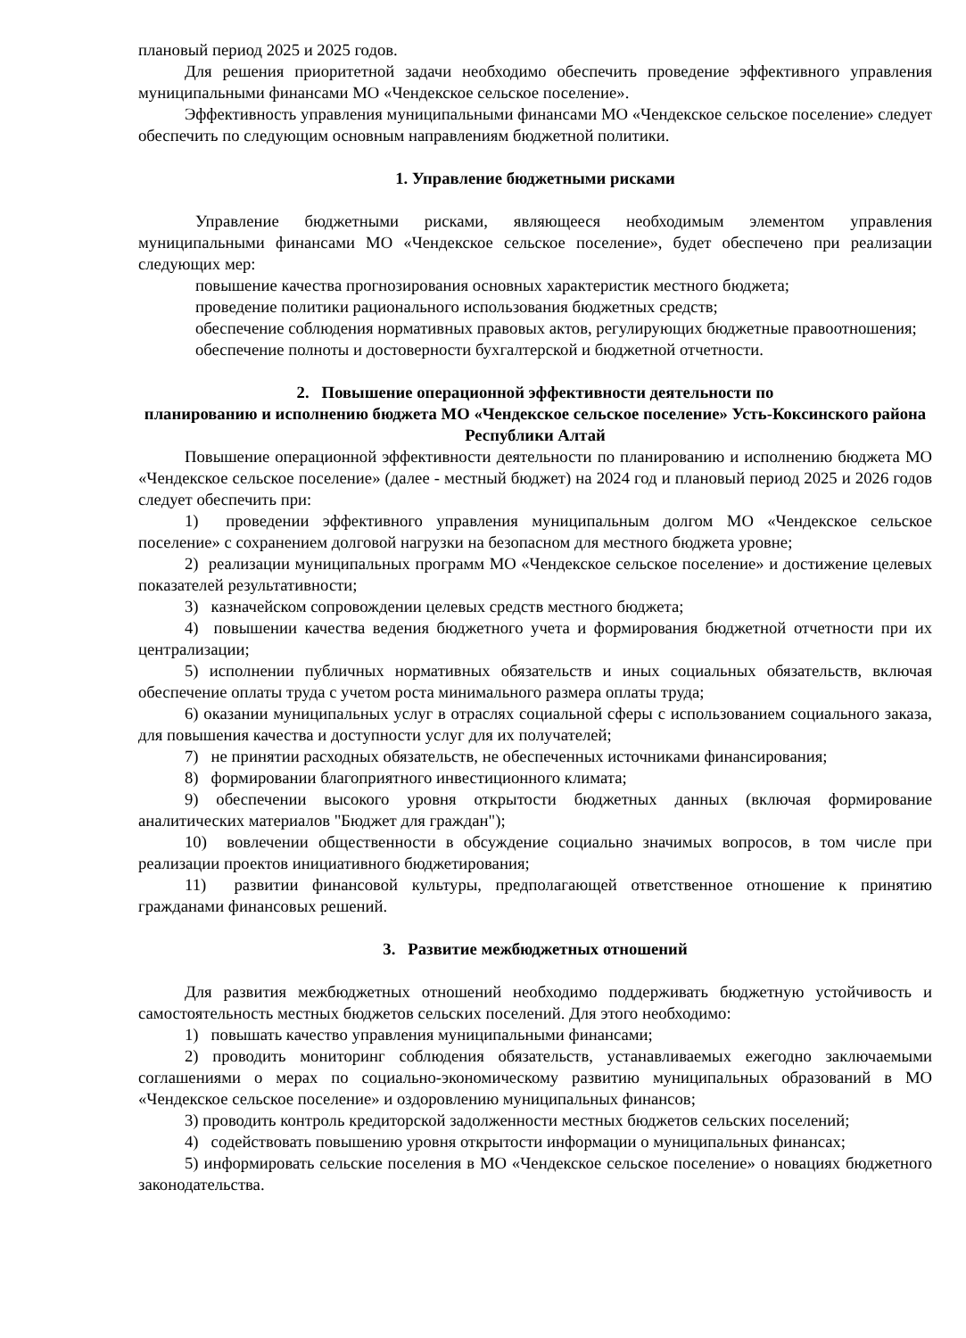плановый период 2025 и 2025 годов.
Для решения приоритетной задачи необходимо обеспечить проведение эффективного управления муниципальными финансами МО «Чендекское сельское поселение».
Эффективность управления муниципальными финансами МО «Чендекское сельское поселение» следует обеспечить по следующим основным направлениям бюджетной политики.
1. Управление бюджетными рисками
Управление бюджетными рисками, являющееся необходимым элементом управления муниципальными финансами МО «Чендекское сельское поселение», будет обеспечено при реализации следующих мер:
повышение качества прогнозирования основных характеристик местного бюджета;
проведение политики рационального использования бюджетных средств;
обеспечение соблюдения нормативных правовых актов, регулирующих бюджетные правоотношения;
обеспечение полноты и достоверности бухгалтерской и бюджетной отчетности.
2. Повышение операционной эффективности деятельности по
планированию и исполнению бюджета МО «Чендекское сельское поселение» Усть-Коксинского района Республики Алтай
Повышение операционной эффективности деятельности по планированию и исполнению бюджета МО «Чендекское сельское поселение» (далее - местный бюджет) на 2024 год и плановый период 2025 и 2026 годов следует обеспечить при:
1) проведении эффективного управления муниципальным долгом МО «Чендекское сельское поселение» с сохранением долговой нагрузки на безопасном для местного бюджета уровне;
2) реализации муниципальных программ МО «Чендекское сельское поселение» и достижение целевых показателей результативности;
3) казначейском сопровождении целевых средств местного бюджета;
4) повышении качества ведения бюджетного учета и формирования бюджетной отчетности при их централизации;
5) исполнении публичных нормативных обязательств и иных социальных обязательств, включая обеспечение оплаты труда с учетом роста минимального размера оплаты труда;
6) оказании муниципальных услуг в отраслях социальной сферы с использованием социального заказа, для повышения качества и доступности услуг для их получателей;
7) не принятии расходных обязательств, не обеспеченных источниками финансирования;
8) формировании благоприятного инвестиционного климата;
9) обеспечении высокого уровня открытости бюджетных данных (включая формирование аналитических материалов "Бюджет для граждан");
10) вовлечении общественности в обсуждение социально значимых вопросов, в том числе при реализации проектов инициативного бюджетирования;
11) развитии финансовой культуры, предполагающей ответственное отношение к принятию гражданами финансовых решений.
3. Развитие межбюджетных отношений
Для развития межбюджетных отношений необходимо поддерживать бюджетную устойчивость и самостоятельность местных бюджетов сельских поселений. Для этого необходимо:
1) повышать качество управления муниципальными финансами;
2) проводить мониторинг соблюдения обязательств, устанавливаемых ежегодно заключаемыми соглашениями о мерах по социально-экономическому развитию муниципальных образований в МО «Чендекское сельское поселение» и оздоровлению муниципальных финансов;
3) проводить контроль кредиторской задолженности местных бюджетов сельских поселений;
4) содействовать повышению уровня открытости информации о муниципальных финансах;
5) информировать сельские поселения в МО «Чендекское сельское поселение» о новациях бюджетного законодательства.